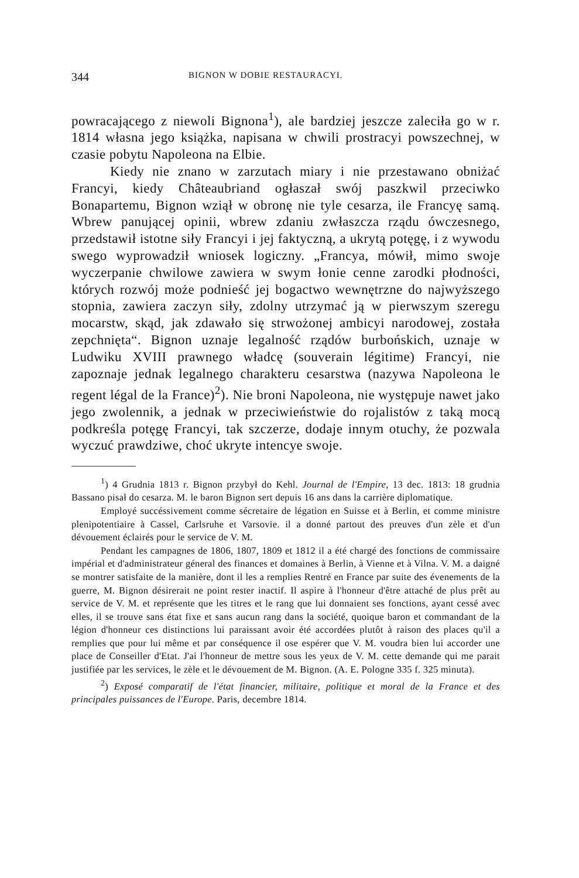344 BIGNON W DOBIE RESTAURACYI.
powracającego z niewoli Bignona<sup>1</sup>), ale bardziej jeszcze zaleciła go w r. 1814 własna jego książka, napisana w chwili prostracyi powszechnej, w czasie pobytu Napoleona na Elbie.
Kiedy nie znano w zarzutach miary i nie przestawano obniżać Francyi, kiedy Châteaubriand ogłaszał swój paszkwil przeciwko Bonapartemu, Bignon wziął w obronę nie tyle cesarza, ile Francyę samą. Wbrew panującej opinii, wbrew zdaniu zwłaszcza rządu ówczesnego, przedstawił istotne siły Francyi i jej faktyczną, a ukrytą potęgę, i z wywodu swego wyprowadził wniosek logiczny. „Francya, mówił, mimo swoje wyczerpanie chwilowe zawiera w swym łonie cenne zarodki płodności, których rozwój może podnieść jej bogactwo wewnętrzne do najwyższego stopnia, zawiera zaczyn siły, zdolny utrzymać ją w pierwszym szeregu mocarstw, skąd, jak zdawało się strwożonej ambicyi narodowej, została zepchnięta“. Bignon uznaje legalność rządów burbońskich, uznaje w Ludwiku XVIII prawnego władcę (souverain légitime) Francyi, nie zapoznaje jednak legalnego charakteru cesarstwa (nazywa Napoleona le regent légal de la France)<sup>2</sup>). Nie broni Napoleona, nie występuje nawet jako jego zwolennik, a jednak w przeciwieństwie do rojalistów z taką mocą podkreśla potęgę Francyi, tak szczerze, dodaje innym otuchy, że pozwala wyczuć prawdziwe, choć ukryte intencye swoje.
<sup>1</sup>) 4 Grudnia 1813 r. Bignon przybył do Kehl. Journal de l'Empire, 13 dec. 1813: 18 grudnia Bassano pisał do cesarza. M. le baron Bignon sert depuis 16 ans dans la carrière diplomatique.
Employé succéssivement comme sécretaire de légation en Suisse et à Berlin, et comme ministre plenipotentiaire à Cassel, Carlsruhe et Varsovie. il a donné partout des preuves d'un zèle et d'un dévouement éclairés pour le service de V. M.
Pendant les campagnes de 1806, 1807, 1809 et 1812 il a été chargé des fonctions de commissaire impérial et d'administrateur géneral des finances et domaines à Berlin, à Vienne et à Vilna. V. M. a daigné se montrer satisfaite de la manière, dont il les a remplies Rentré en France par suite des évenements de la guerre, M. Bignon désirerait ne point rester inactif. Il aspire à l'honneur d'être attaché de plus prêt au service de V. M. et représente que les titres et le rang que lui donnaient ses fonctions, ayant cessé avec elles, il se trouve sans état fixe et sans aucun rang dans la société, quoique baron et commandant de la légion d'honneur ces distinctions lui paraissant avoir été accordées plutôt à raison des places qu'il a remplies que pour lui même et par conséquence il ose espérer que V. M. voudra bien lui accorder une place de Conseiller d'Etat. J'ai l'honneur de mettre sous les yeux de V. M. cette demande qui me parait justifiée par les services, le zèle et le dévouement de M. Bignon. (A. E. Pologne 335 f. 325 minuta).
<sup>2</sup>) Exposé comparatif de l'état financier, militaire, politique et moral de la France et des principales puissances de l'Europe. Paris, decembre 1814.